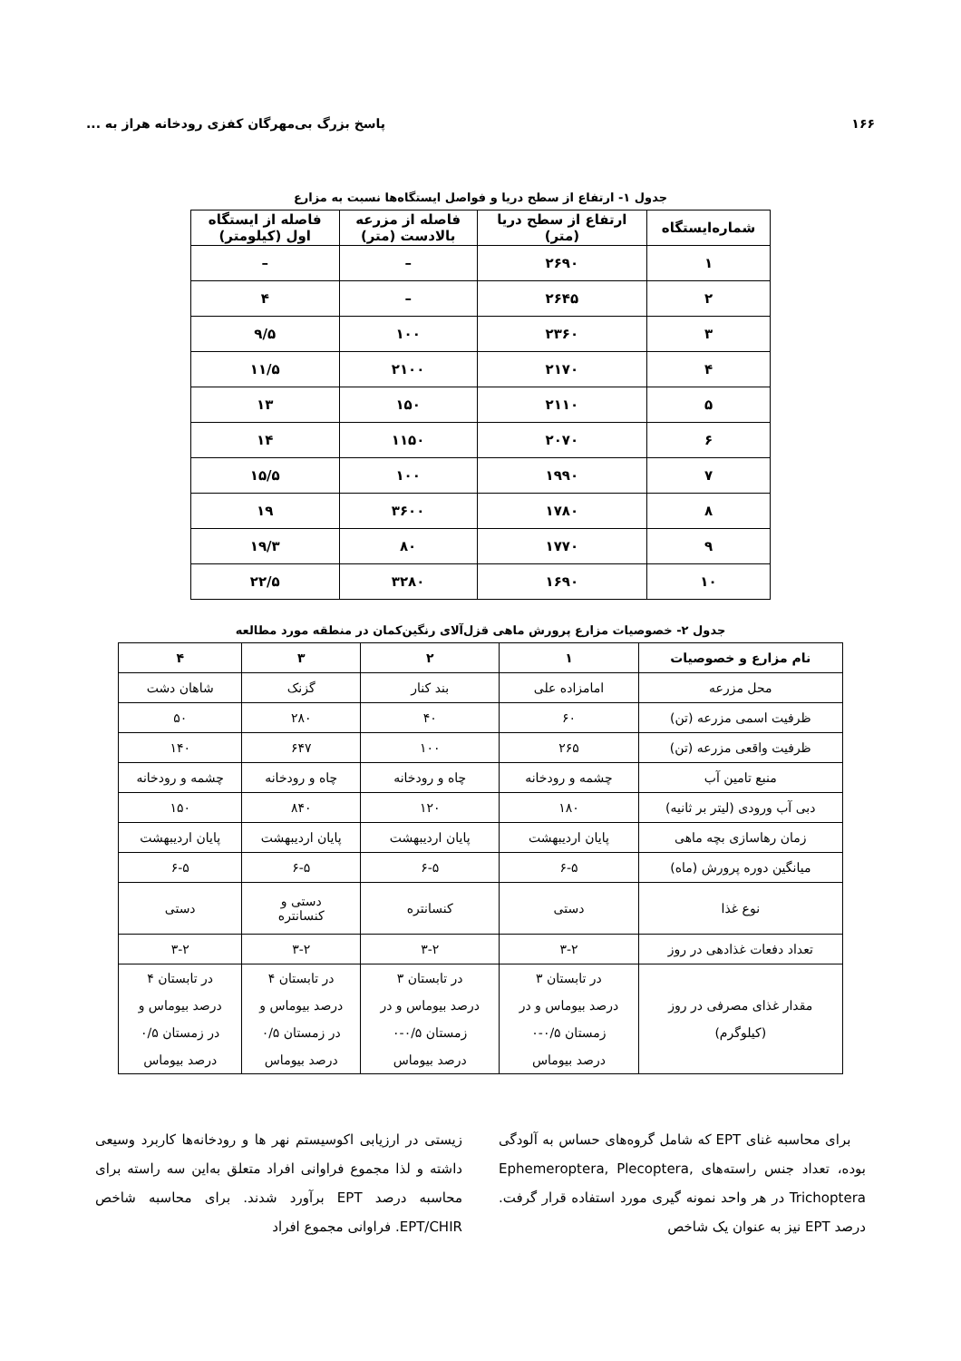۱۶۶ پاسخ بزرگ بی‌مهرگان کفزی رودخانه هراز به ...
جدول ۱- ارتفاع از سطح دریا و فواصل ایستگاه‌ها نسبت به مزارع
| شماره‌ایستگاه | ارتفاع از سطح دریا (متر) | فاصله از مزرعه بالادست (متر) | فاصله از ایستگاه اول (کیلومتر) |
| --- | --- | --- | --- |
| ۱ | ۲۶۹۰ | – | – |
| ۲ | ۲۶۴۵ | – | ۴ |
| ۳ | ۲۳۶۰ | ۱۰۰ | ۹/۵ |
| ۴ | ۲۱۷۰ | ۲۱۰۰ | ۱۱/۵ |
| ۵ | ۲۱۱۰ | ۱۵۰ | ۱۳ |
| ۶ | ۲۰۷۰ | ۱۱۵۰ | ۱۴ |
| ۷ | ۱۹۹۰ | ۱۰۰ | ۱۵/۵ |
| ۸ | ۱۷۸۰ | ۳۶۰۰ | ۱۹ |
| ۹ | ۱۷۷۰ | ۸۰ | ۱۹/۳ |
| ۱۰ | ۱۶۹۰ | ۳۲۸۰ | ۲۲/۵ |
جدول ۲- خصوصیات مزارع پرورش ماهی قزل‌آلای رنگین‌کمان در منطقه مورد مطالعه
| نام مزارع و خصوصیات | ۱ | ۲ | ۳ | ۴ |
| --- | --- | --- | --- | --- |
| محل مزرعه | امامزاده علی | بند کنار | گزنک | شاهان دشت |
| ظرفیت اسمی مزرعه (تن) | ۶۰ | ۴۰ | ۲۸۰ | ۵۰ |
| ظرفیت واقعی مزرعه (تن) | ۲۶۵ | ۱۰۰ | ۶۴۷ | ۱۴۰ |
| منبع تامین آب | چشمه و رودخانه | چاه و رودخانه | چاه و رودخانه | چشمه و رودخانه |
| دبی آب ورودی (لیتر بر ثانیه) | ۱۸۰ | ۱۲۰ | ۸۴۰ | ۱۵۰ |
| زمان رهاسازی بچه ماهی | پایان اردیبهشت | پایان اردیبهشت | پایان اردیبهشت | پایان اردیبهشت |
| میانگین دوره پرورش (ماه) | ۶-۵ | ۶-۵ | ۶-۵ | ۶-۵ |
| نوع غذا | دستی | کنسانتره | دستی و کنسانتره | دستی |
| تعداد دفعات غذادهی در روز | ۳-۲ | ۳-۲ | ۳-۲ | ۳-۲ |
| مقدار غذای مصرفی در روز (کیلوگرم) | در تابستان ۳ درصد بیوماس و در زمستان ۰/۵-۰ درصد بیوماس | در تابستان ۳ درصد بیوماس و در زمستان ۰/۵-۰ درصد بیوماس | در تابستان ۴ درصد بیوماس و در زمستان ۰/۵ درصد بیوماس | در تابستان ۴ درصد بیوماس و در زمستان ۰/۵ درصد بیوماس |
برای محاسبه غنای EPT که شامل گروه‌های حساس به آلودگی بوده، تعداد جنس راسته‌های Ephemeroptera, Plecoptera, Trichoptera در هر واحد نمونه گیری مورد استفاده قرار گرفت. درصد EPT نیز به عنوان یک شاخص
زیستی در ارزیابی اکوسیستم نهر ها و رودخانه‌ها کاربرد وسیعی داشته و لذا مجموع فراوانی افراد متعلق به‌این سه راسته برای محاسبه درصد EPT برآورد شدند. برای محاسبه شاخص EPT/CHIR. فراوانی مجموع افراد